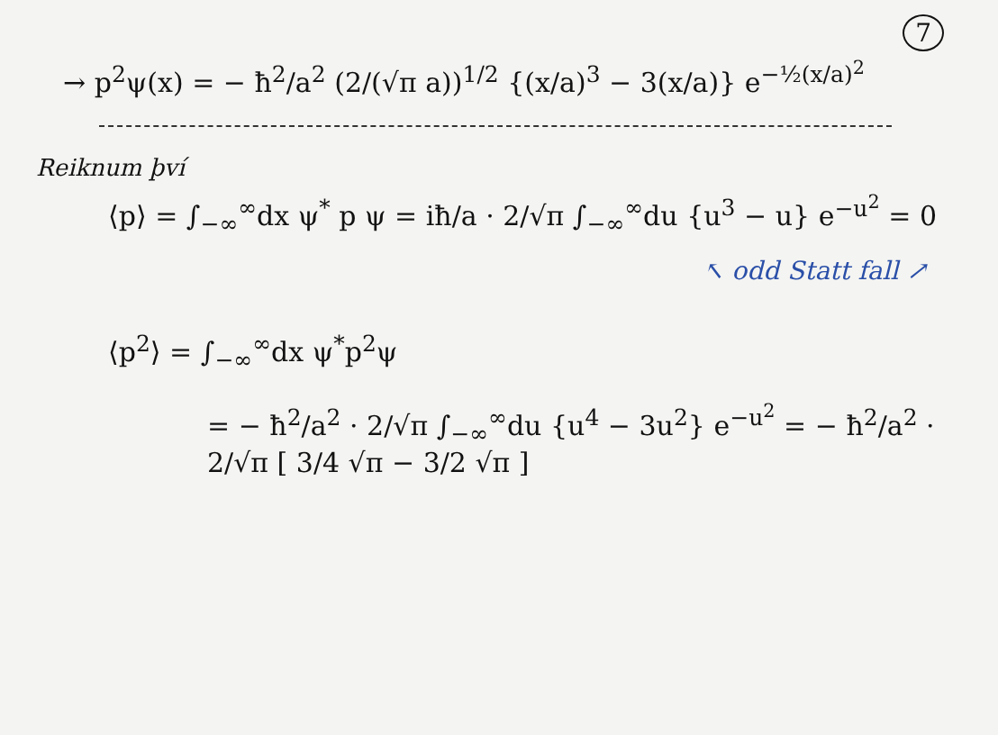7
→ p<sup>2</sup>ψ(x) = − ħ<sup>2</sup>/a<sup>2</sup> (2/(√π a))<sup>1/2</sup> {(x/a)<sup>3</sup> − 3(x/a)} e<sup>−½(x/a)<sup>2</sup></sup>
Reiknum því
⟨p⟩ = ∫<sub>−∞</sub><sup>∞</sup>dx ψ<sup>*</sup> p ψ = iħ/a · 2/√π ∫<sub>−∞</sub><sup>∞</sup>du {u<sup>3</sup> − u} e<sup>−u<sup>2</sup></sup> = 0
↖ odd Statt fall ↗
⟨p<sup>2</sup>⟩ = ∫<sub>−∞</sub><sup>∞</sup>dx ψ<sup>*</sup>p<sup>2</sup>ψ
= − ħ<sup>2</sup>/a<sup>2</sup> · 2/√π ∫<sub>−∞</sub><sup>∞</sup>du {u<sup>4</sup> − 3u<sup>2</sup>} e<sup>−u<sup>2</sup></sup> = − ħ<sup>2</sup>/a<sup>2</sup> · 2/√π [ 3/4 √π − 3/2 √π ]